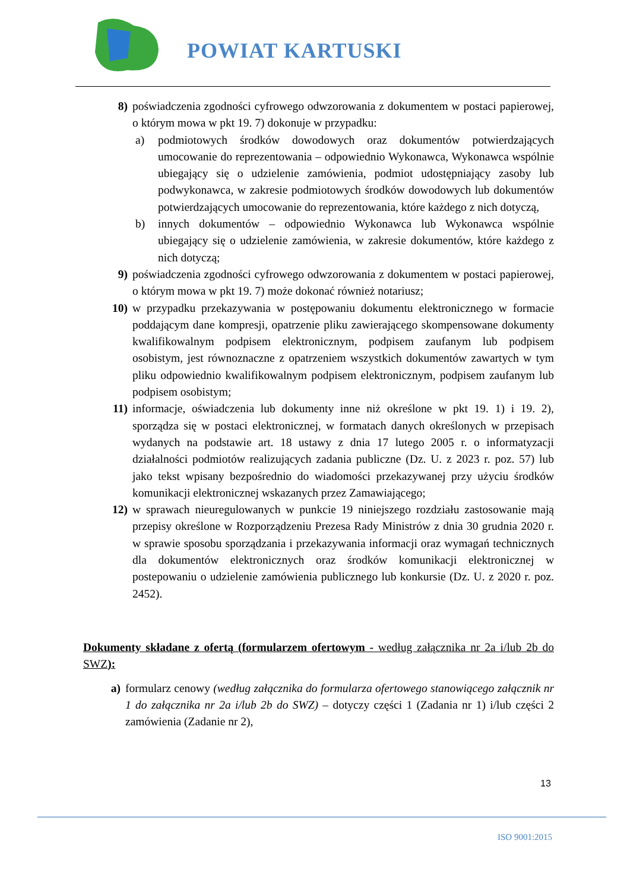POWIAT KARTUSKI
8) poświadczenia zgodności cyfrowego odwzorowania z dokumentem w postaci papierowej, o którym mowa w pkt 19. 7) dokonuje w przypadku:
a) podmiotowych środków dowodowych oraz dokumentów potwierdzających umocowanie do reprezentowania – odpowiednio Wykonawca, Wykonawca wspólnie ubiegający się o udzielenie zamówienia, podmiot udostępniający zasoby lub podwykonawca, w zakresie podmiotowych środków dowodowych lub dokumentów potwierdzających umocowanie do reprezentowania, które każdego z nich dotyczą,
b) innych dokumentów – odpowiednio Wykonawca lub Wykonawca wspólnie ubiegający się o udzielenie zamówienia, w zakresie dokumentów, które każdego z nich dotyczą;
9) poświadczenia zgodności cyfrowego odwzorowania z dokumentem w postaci papierowej, o którym mowa w pkt 19. 7) może dokonać również notariusz;
10) w przypadku przekazywania w postępowaniu dokumentu elektronicznego w formacie poddającym dane kompresji, opatrzenie pliku zawierającego skompensowane dokumenty kwalifikowalnym podpisem elektronicznym, podpisem zaufanym lub podpisem osobistym, jest równoznaczne z opatrzeniem wszystkich dokumentów zawartych w tym pliku odpowiednio kwalifikowalnym podpisem elektronicznym, podpisem zaufanym lub podpisem osobistym;
11) informacje, oświadczenia lub dokumenty inne niż określone w pkt 19. 1) i 19. 2), sporządza się w postaci elektronicznej, w formatach danych określonych w przepisach wydanych na podstawie art. 18 ustawy z dnia 17 lutego 2005 r. o informatyzacji działalności podmiotów realizujących zadania publiczne (Dz. U. z 2023 r. poz. 57) lub jako tekst wpisany bezpośrednio do wiadomości przekazywanej przy użyciu środków komunikacji elektronicznej wskazanych przez Zamawiającego;
12) w sprawach nieuregulowanych w punkcie 19 niniejszego rozdziału zastosowanie mają przepisy określone w Rozporządzeniu Prezesa Rady Ministrów z dnia 30 grudnia 2020 r. w sprawie sposobu sporządzania i przekazywania informacji oraz wymagań technicznych dla dokumentów elektronicznych oraz środków komunikacji elektronicznej w postepowaniu o udzielenie zamówienia publicznego lub konkursie (Dz. U. z 2020 r. poz. 2452).
Dokumenty składane z ofertą (formularzem ofertowym - według załącznika nr 2a i/lub 2b do SWZ):
a) formularz cenowy (według załącznika do formularza ofertowego stanowiącego załącznik nr 1 do załącznika nr 2a i/lub 2b do SWZ) – dotyczy części 1 (Zadania nr 1) i/lub części 2 zamówienia (Zadanie nr 2),
13
ISO 9001:2015